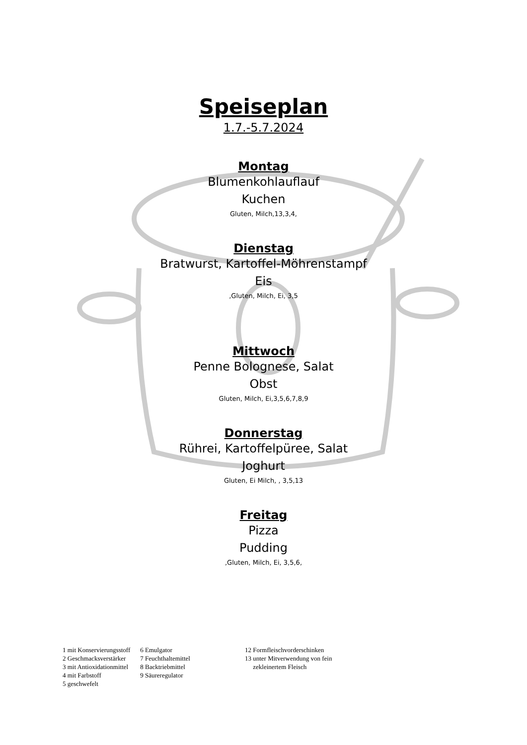Speiseplan
1.7.-5.7.2024
Montag
Blumenkohlauflauf
Kuchen
Gluten, Milch,13,3,4,
Dienstag
Bratwurst, Kartoffel-Möhrenstampf
Eis
,Gluten, Milch, Ei, 3,5
Mittwoch
Penne Bolognese, Salat
Obst
Gluten, Milch, Ei,3,5,6,7,8,9
Donnerstag
Rührei, Kartoffelpüree, Salat
Joghurt
Gluten, Ei Milch, , 3,5,13
Freitag
Pizza
Pudding
,Gluten, Milch, Ei, 3,5,6,
1 mit Konservierungsstoff
2 Geschmacksverstärker
3 mit Antioxidationmittel
4 mit Farbstoff
5 geschwefelt
6 Emulgator
7 Feuchthaltemittel
8 Backtriebmittel
9 Säureregulator
12 Formfleischvorderschinken
13 unter Mitverwendung von fein
zekleinertem Fleisch